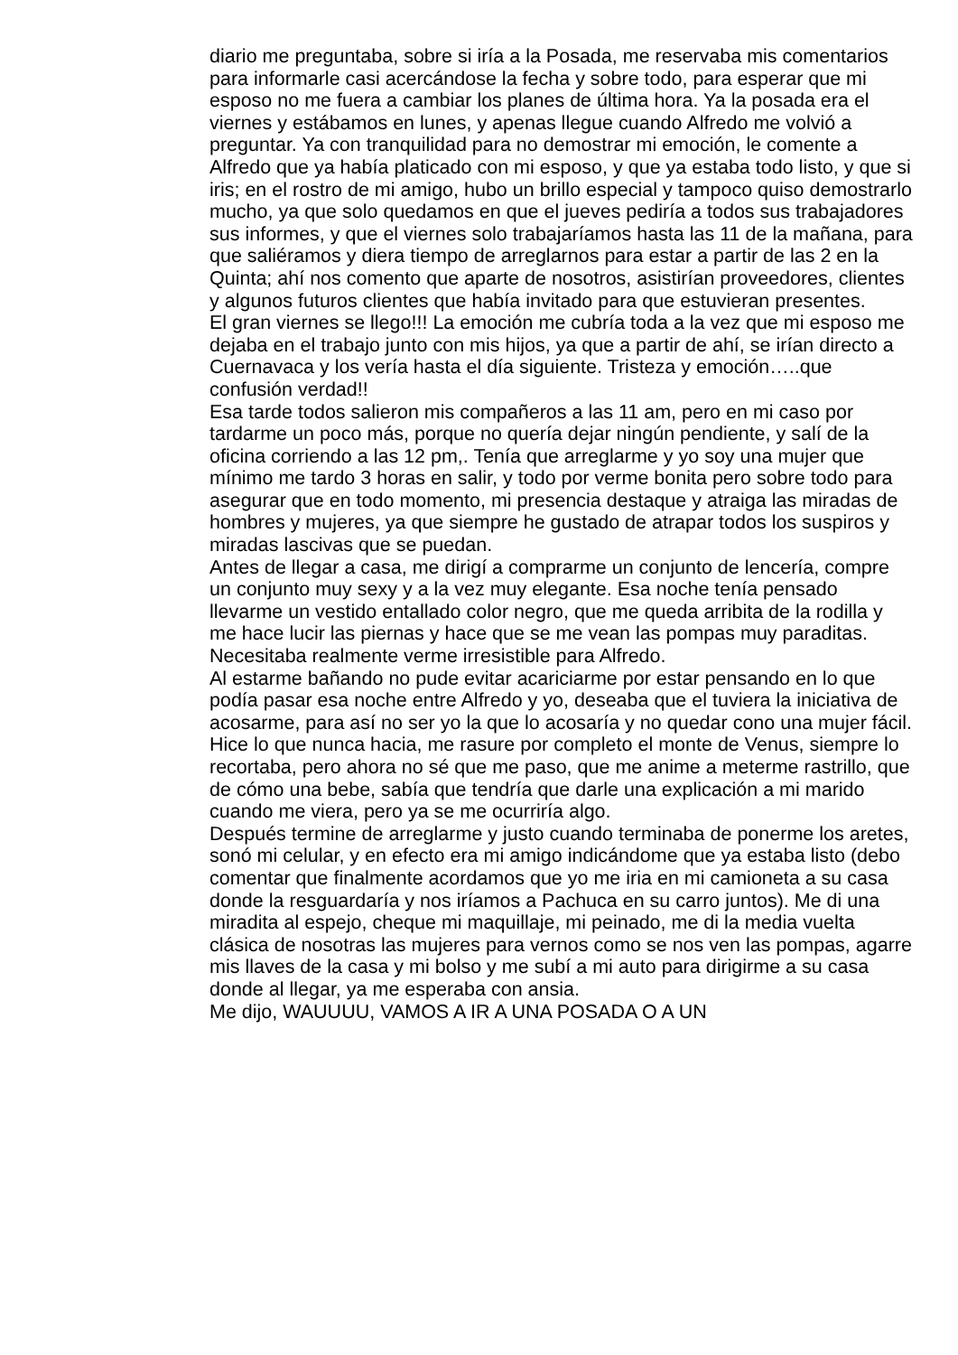diario me preguntaba, sobre si iría a la Posada, me reservaba mis comentarios para informarle casi acercándose la fecha y sobre todo, para esperar que mi esposo no me fuera a cambiar los planes de última hora. Ya la posada era el viernes y estábamos en lunes, y apenas llegue cuando Alfredo me volvió a preguntar. Ya con tranquilidad para no demostrar mi emoción, le comente a Alfredo que ya había platicado con mi esposo, y que ya estaba todo listo, y que si iris; en el rostro de mi amigo, hubo un brillo especial y tampoco quiso demostrarlo mucho, ya que solo quedamos en que el jueves pediría a todos sus trabajadores sus informes, y que el viernes solo trabajaríamos hasta las 11 de la mañana, para que saliéramos y diera tiempo de arreglarnos para estar a partir de las 2 en la Quinta; ahí nos comento que aparte de nosotros, asistirían proveedores, clientes y algunos futuros clientes que había invitado para que estuvieran presentes.
El gran viernes se llego!!! La emoción me cubría toda a la vez que mi esposo me dejaba en el trabajo junto con mis hijos, ya que a partir de ahí, se irían directo a Cuernavaca y los vería hasta el día siguiente. Tristeza y emoción…..que confusión verdad!!
Esa tarde todos salieron mis compañeros a las 11 am, pero en mi caso por tardarme un poco más, porque no quería dejar ningún pendiente, y salí de la oficina corriendo a las 12 pm,. Tenía que arreglarme y yo soy una mujer que mínimo me tardo 3 horas en salir, y todo por verme bonita pero sobre todo para asegurar que en todo momento, mi presencia destaque y atraiga las miradas de hombres y mujeres, ya que siempre he gustado de atrapar todos los suspiros y miradas lascivas que se puedan.
Antes de llegar a casa, me dirigí a comprarme un conjunto de lencería, compre un conjunto muy sexy y a la vez muy elegante. Esa noche tenía pensado llevarme un vestido entallado color negro, que me queda arribita de la rodilla y me hace lucir las piernas y hace que se me vean las pompas muy paraditas. Necesitaba realmente verme irresistible para Alfredo.
Al estarme bañando no pude evitar acariciarme por estar pensando en lo que podía pasar esa noche entre Alfredo y yo, deseaba que el tuviera la iniciativa de acosarme, para así no ser yo la que lo acosaría y no quedar cono una mujer fácil.
Hice lo que nunca hacia, me rasure por completo el monte de Venus, siempre lo recortaba, pero ahora no sé que me paso, que me anime a meterme rastrillo, que de cómo una bebe, sabía que tendría que darle una explicación a mi marido cuando me viera, pero ya se me ocurriría algo.
Después termine de arreglarme y justo cuando terminaba de ponerme los aretes, sonó mi celular, y en efecto era mi amigo indicándome que ya estaba listo (debo comentar que finalmente acordamos que yo me iria en mi camioneta a su casa donde la resguardaría y nos iríamos a Pachuca en su carro juntos). Me di una miradita al espejo, cheque mi maquillaje, mi peinado, me di la media vuelta clásica de nosotras las mujeres para vernos como se nos ven las pompas, agarre mis llaves de la casa y mi bolso y me subí a mi auto para dirigirme a su casa donde al llegar, ya me esperaba con ansia.
Me dijo, WAUUUU, VAMOS A IR A UNA POSADA O A UN